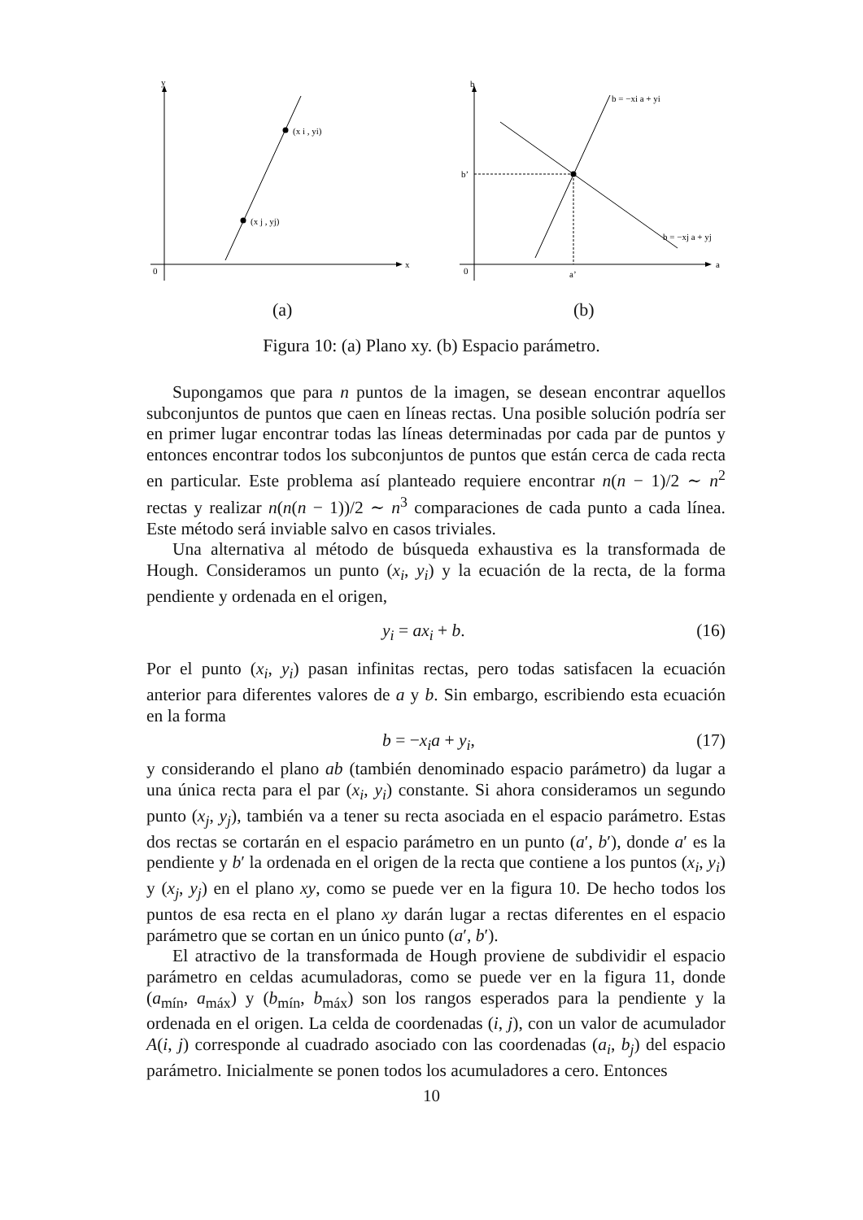y
x
0
(x i , yi)
(x j , yj)
b
a
0
b’
a’
b = −xi a + yi
b = −xj a + yj
(a) (b)
Figura 10: (a) Plano xy. (b) Espacio parámetro.
Supongamos que para n puntos de la imagen, se desean encontrar aquellos subconjuntos de puntos que caen en líneas rectas. Una posible solución podría ser en primer lugar encontrar todas las líneas determinadas por cada par de puntos y entonces encontrar todos los subconjuntos de puntos que están cerca de cada recta en particular. Este problema así planteado requiere encontrar n(n − 1)/2 ∼ n<sup>2</sup> rectas y realizar n(n(n − 1))/2 ∼ n<sup>3</sup> comparaciones de cada punto a cada línea. Este método será inviable salvo en casos triviales.
Una alternativa al método de búsqueda exhaustiva es la transformada de Hough. Consideramos un punto (x<sub>i</sub>, y<sub>i</sub>) y la ecuación de la recta, de la forma pendiente y ordenada en el origen,
y<sub>i</sub> = ax<sub>i</sub> + b. (16)
Por el punto (x<sub>i</sub>, y<sub>i</sub>) pasan infinitas rectas, pero todas satisfacen la ecuación anterior para diferentes valores de a y b. Sin embargo, escribiendo esta ecuación en la forma
b = −x<sub>i</sub>a + y<sub>i</sub>, (17)
y considerando el plano ab (también denominado espacio parámetro) da lugar a una única recta para el par (x<sub>i</sub>, y<sub>i</sub>) constante. Si ahora consideramos un segundo punto (x<sub>j</sub>, y<sub>j</sub>), también va a tener su recta asociada en el espacio parámetro. Estas dos rectas se cortarán en el espacio parámetro en un punto (a′, b′), donde a′ es la pendiente y b′ la ordenada en el origen de la recta que contiene a los puntos (x<sub>i</sub>, y<sub>i</sub>) y (x<sub>j</sub>, y<sub>j</sub>) en el plano xy, como se puede ver en la figura 10. De hecho todos los puntos de esa recta en el plano xy darán lugar a rectas diferentes en el espacio parámetro que se cortan en un único punto (a′, b′).
El atractivo de la transformada de Hough proviene de subdividir el espacio parámetro en celdas acumuladoras, como se puede ver en la figura 11, donde (a<sub>mín</sub>, a<sub>máx</sub>) y (b<sub>mín</sub>, b<sub>máx</sub>) son los rangos esperados para la pendiente y la ordenada en el origen. La celda de coordenadas (i, j), con un valor de acumulador A(i, j) corresponde al cuadrado asociado con las coordenadas (a<sub>i</sub>, b<sub>j</sub>) del espacio parámetro. Inicialmente se ponen todos los acumuladores a cero. Entonces
10